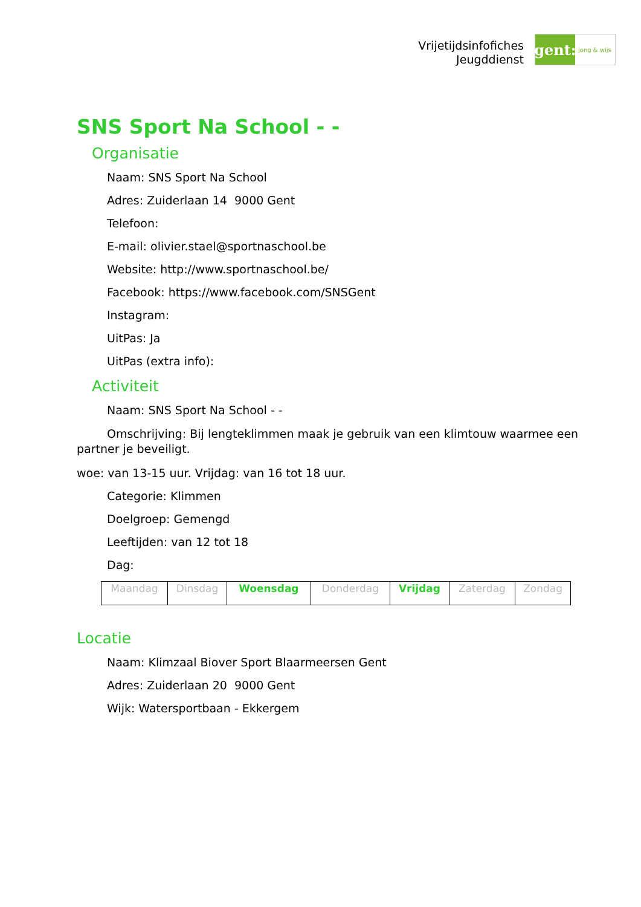Vrijetijdsinfofiches
Jeugddienst
gent:
jong & wijs
SNS Sport Na School - -
Organisatie
Naam: SNS Sport Na School
Adres: Zuiderlaan 14 9000 Gent
Telefoon:
E-mail: olivier.stael@sportnaschool.be
Website: http://www.sportnaschool.be/
Facebook: https://www.facebook.com/SNSGent
Instagram:
UitPas: Ja
UitPas (extra info):
Activiteit
Naam: SNS Sport Na School - -
Omschrijving: Bij lengteklimmen maak je gebruik van een klimtouw waarmee een partner je beveiligt.
woe: van 13-15 uur. Vrijdag: van 16 tot 18 uur.
Categorie: Klimmen
Doelgroep: Gemengd
Leeftijden: van 12 tot 18
Dag:
| Maandag | Dinsdag | Woensdag | Donderdag | Vrijdag | Zaterdag | Zondag |
Locatie
Naam: Klimzaal Biover Sport Blaarmeersen Gent
Adres: Zuiderlaan 20 9000 Gent
Wijk: Watersportbaan - Ekkergem